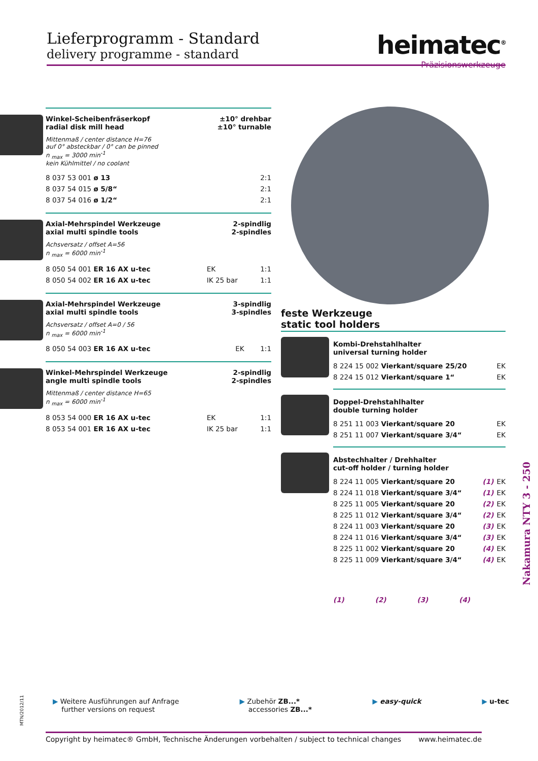Lieferprogramm - Standard
delivery programme - standard
heimatec<sup>®</sup>
Präzisionswerkzeuge
Winkel-Scheibenfräserkopf
radial disk mill head ±10° drehbar
±10° turnable
Mittenmaß / center distance H=76
auf 0° absteckbar / 0° can be pinned
n <sub>max</sub> = 3000 min<sup>-1</sup>
kein Kühlmittel / no coolant
| 8 037 53 001 ø 13 | 2:1 |
| 8 037 54 015 ø 5/8“ | 2:1 |
| 8 037 54 016 ø 1/2“ | 2:1 |
Axial-Mehrspindel Werkzeuge
axial multi spindle tools 2-spindlig
2-spindles
Achsversatz / offset A=56
n <sub>max</sub> = 6000 min<sup>-1</sup>
| 8 050 54 001 ER 16 AX u-tec | EK | 1:1 |
| 8 050 54 002 ER 16 AX u-tec | IK 25 bar | 1:1 |
Axial-Mehrspindel Werkzeuge
axial multi spindle tools 3-spindlig
3-spindles
Achsversatz / offset A=0 / 56
n <sub>max</sub> = 6000 min<sup>-1</sup>
| 8 050 54 003 ER 16 AX u-tec | EK | 1:1 |
Winkel-Mehrspindel Werkzeuge
angle multi spindle tools 2-spindlig
2-spindles
Mittenmaß / center distance H=65
n <sub>max</sub> = 6000 min<sup>-1</sup>
| 8 053 54 000 ER 16 AX u-tec | EK | 1:1 |
| 8 053 54 001 ER 16 AX u-tec | IK 25 bar | 1:1 |
feste Werkzeuge
static tool holders
Kombi-Drehstahlhalter
universal turning holder
| 8 224 15 002 Vierkant/square 25/20 | EK |
| 8 224 15 012 Vierkant/square 1“ | EK |
Doppel-Drehstahlhalter
double turning holder
| 8 251 11 003 Vierkant/square 20 | EK |
| 8 251 11 007 Vierkant/square 3/4“ | EK |
Abstechhalter / Drehhalter
cut-off holder / turning holder
| 8 224 11 005 Vierkant/square 20 | (1) | EK |
| 8 224 11 018 Vierkant/square 3/4“ | (1) | EK |
| 8 225 11 005 Vierkant/square 20 | (2) | EK |
| 8 225 11 012 Vierkant/square 3/4“ | (2) | EK |
| 8 224 11 003 Vierkant/square 20 | (3) | EK |
| 8 224 11 016 Vierkant/square 3/4“ | (3) | EK |
| 8 225 11 002 Vierkant/square 20 | (4) | EK |
| 8 225 11 009 Vierkant/square 3/4“ | (4) | EK |
(1) (2) (3) (4)
Nakamura NTY 3 - 250
MTN/2012/11
▶ Weitere Ausführungen auf Anfrage
further versions on request
▶ Zubehör ZB...*
accessories ZB...*
▶ easy-quick ▶ u-tec
Copyright by heimatec® GmbH, Technische Änderungen vorbehalten / subject to technical changes www.heimatec.de